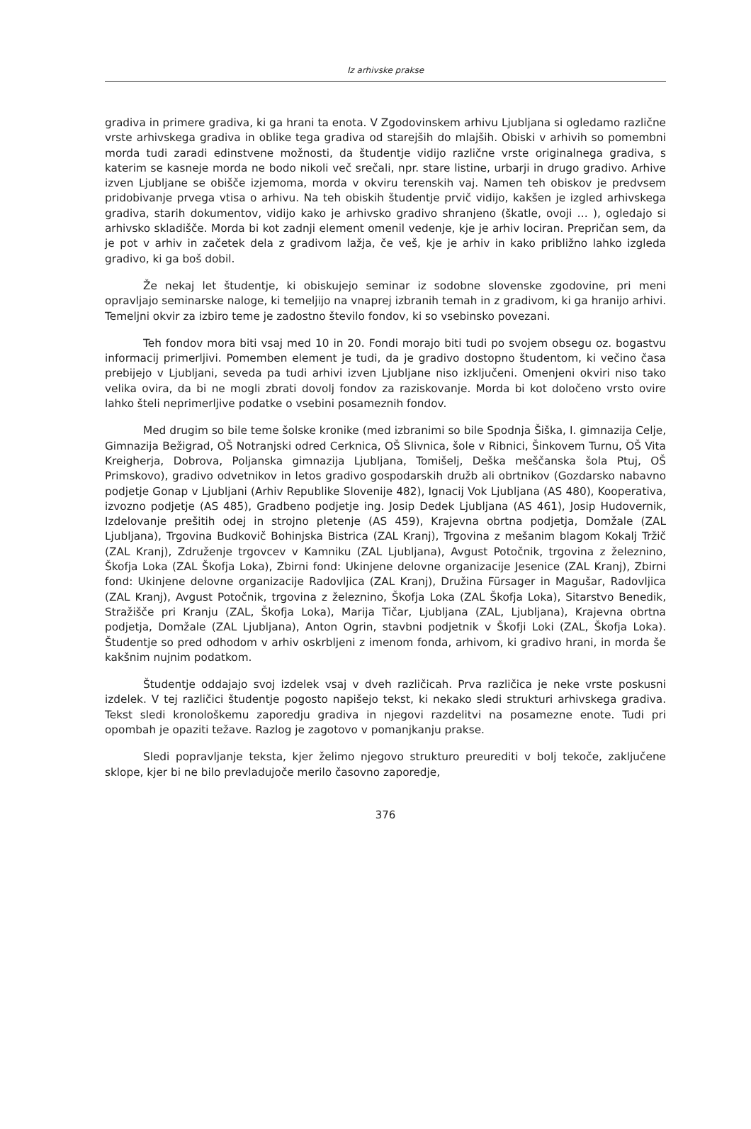Iz arhivske prakse
gradiva in primere gradiva, ki ga hrani ta enota. V Zgodovinskem arhivu Ljubljana si ogledamo različne vrste arhivskega gradiva in oblike tega gradiva od starejših do mlajših. Obiski v arhivih so pomembni morda tudi zaradi edinstvene možnosti, da študentje vidijo različne vrste originalnega gradiva, s katerim se kasneje morda ne bodo nikoli več srečali, npr. stare listine, urbarji in drugo gradivo. Arhive izven Ljubljane se obišče izjemoma, morda v okviru terenskih vaj. Namen teh obiskov je predvsem pridobivanje prvega vtisa o arhivu. Na teh obiskih študentje prvič vidijo, kakšen je izgled arhivskega gradiva, starih dokumentov, vidijo kako je arhivsko gradivo shranjeno (škatle, ovoji … ), ogledajo si arhivsko skladišče. Morda bi kot zadnji element omenil vedenje, kje je arhiv lociran. Prepričan sem, da je pot v arhiv in začetek dela z gradivom lažja, če veš, kje je arhiv in kako približno lahko izgleda gradivo, ki ga boš dobil.
Že nekaj let študentje, ki obiskujejo seminar iz sodobne slovenske zgodovine, pri meni opravljajo seminarske naloge, ki temeljijo na vnaprej izbranih temah in z gradivom, ki ga hranijo arhivi. Temeljni okvir za izbiro teme je zadostno število fondov, ki so vsebinsko povezani.
Teh fondov mora biti vsaj med 10 in 20. Fondi morajo biti tudi po svojem obsegu oz. bogastvu informacij primerljivi. Pomemben element je tudi, da je gradivo dostopno študentom, ki večino časa prebijejo v Ljubljani, seveda pa tudi arhivi izven Ljubljane niso izključeni. Omenjeni okviri niso tako velika ovira, da bi ne mogli zbrati dovolj fondov za raziskovanje. Morda bi kot določeno vrsto ovire lahko šteli neprimerljive podatke o vsebini posameznih fondov.
Med drugim so bile teme šolske kronike (med izbranimi so bile Spodnja Šiška, I. gimnazija Celje, Gimnazija Bežigrad, OŠ Notranjski odred Cerknica, OŠ Slivnica, šole v Ribnici, Šinkovem Turnu, OŠ Vita Kreigherja, Dobrova, Poljanska gimnazija Ljubljana, Tomišelj, Deška meščanska šola Ptuj, OŠ Primskovo), gradivo odvetnikov in letos gradivo gospodarskih družb ali obrtnikov (Gozdarsko nabavno podjetje Gonap v Ljubljani (Arhiv Republike Slovenije 482), Ignacij Vok Ljubljana (AS 480), Kooperativa, izvozno podjetje (AS 485), Gradbeno podjetje ing. Josip Dedek Ljubljana (AS 461), Josip Hudovernik, Izdelovanje prešitih odej in strojno pletenje (AS 459), Krajevna obrtna podjetja, Domžale (ZAL Ljubljana), Trgovina Budkovič Bohinjska Bistrica (ZAL Kranj), Trgovina z mešanim blagom Kokalj Tržič (ZAL Kranj), Združenje trgovcev v Kamniku (ZAL Ljubljana), Avgust Potočnik, trgovina z železnino, Škofja Loka (ZAL Škofja Loka), Zbirni fond: Ukinjene delovne organizacije Jesenice (ZAL Kranj), Zbirni fond: Ukinjene delovne organizacije Radovljica (ZAL Kranj), Družina Fürsager in Magušar, Radovljica (ZAL Kranj), Avgust Potočnik, trgovina z železnino, Škofja Loka (ZAL Škofja Loka), Sitarstvo Benedik, Stražišče pri Kranju (ZAL, Škofja Loka), Marija Tičar, Ljubljana (ZAL, Ljubljana), Krajevna obrtna podjetja, Domžale (ZAL Ljubljana), Anton Ogrin, stavbni podjetnik v Škofji Loki (ZAL, Škofja Loka). Študentje so pred odhodom v arhiv oskrbljeni z imenom fonda, arhivom, ki gradivo hrani, in morda še kakšnim nujnim podatkom.
Študentje oddajajo svoj izdelek vsaj v dveh različicah. Prva različica je neke vrste poskusni izdelek. V tej različici študentje pogosto napišejo tekst, ki nekako sledi strukturi arhivskega gradiva. Tekst sledi kronološkemu zaporedju gradiva in njegovi razdelitvi na posamezne enote. Tudi pri opombah je opaziti težave. Razlog je zagotovo v pomanjkanju prakse.
Sledi popravljanje teksta, kjer želimo njegovo strukturo preurediti v bolj tekoče, zaključene sklope, kjer bi ne bilo prevladujoče merilo časovno zaporedje,
376